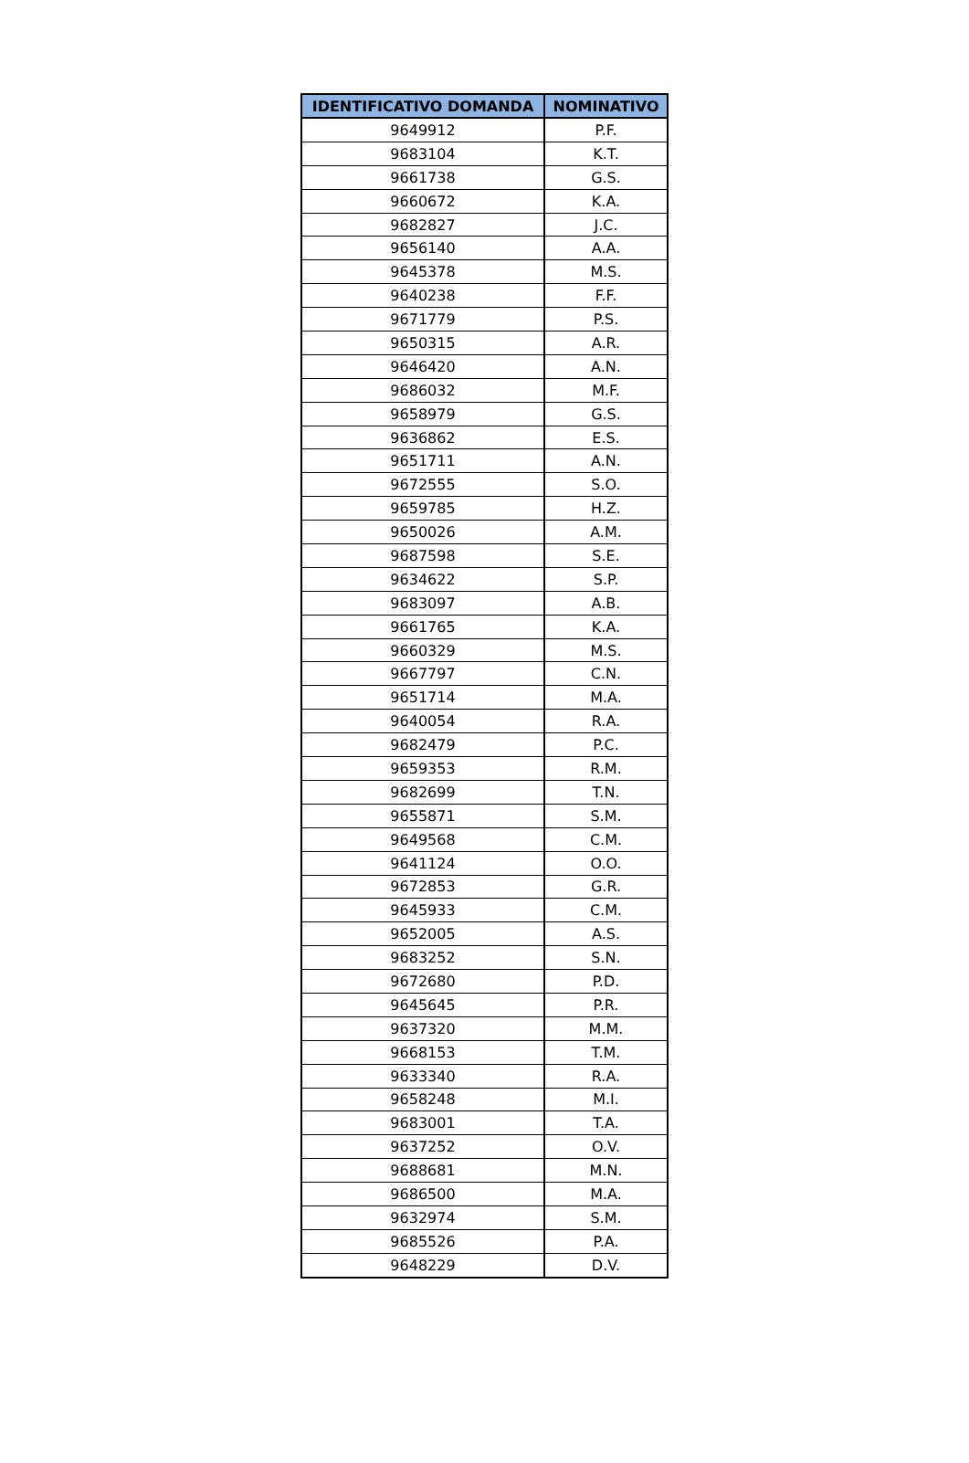| IDENTIFICATIVO DOMANDA | NOMINATIVO |
| --- | --- |
| 9649912 | P.F. |
| 9683104 | K.T. |
| 9661738 | G.S. |
| 9660672 | K.A. |
| 9682827 | J.C. |
| 9656140 | A.A. |
| 9645378 | M.S. |
| 9640238 | F.F. |
| 9671779 | P.S. |
| 9650315 | A.R. |
| 9646420 | A.N. |
| 9686032 | M.F. |
| 9658979 | G.S. |
| 9636862 | E.S. |
| 9651711 | A.N. |
| 9672555 | S.O. |
| 9659785 | H.Z. |
| 9650026 | A.M. |
| 9687598 | S.E. |
| 9634622 | S.P. |
| 9683097 | A.B. |
| 9661765 | K.A. |
| 9660329 | M.S. |
| 9667797 | C.N. |
| 9651714 | M.A. |
| 9640054 | R.A. |
| 9682479 | P.C. |
| 9659353 | R.M. |
| 9682699 | T.N. |
| 9655871 | S.M. |
| 9649568 | C.M. |
| 9641124 | O.O. |
| 9672853 | G.R. |
| 9645933 | C.M. |
| 9652005 | A.S. |
| 9683252 | S.N. |
| 9672680 | P.D. |
| 9645645 | P.R. |
| 9637320 | M.M. |
| 9668153 | T.M. |
| 9633340 | R.A. |
| 9658248 | M.I. |
| 9683001 | T.A. |
| 9637252 | O.V. |
| 9688681 | M.N. |
| 9686500 | M.A. |
| 9632974 | S.M. |
| 9685526 | P.A. |
| 9648229 | D.V. |